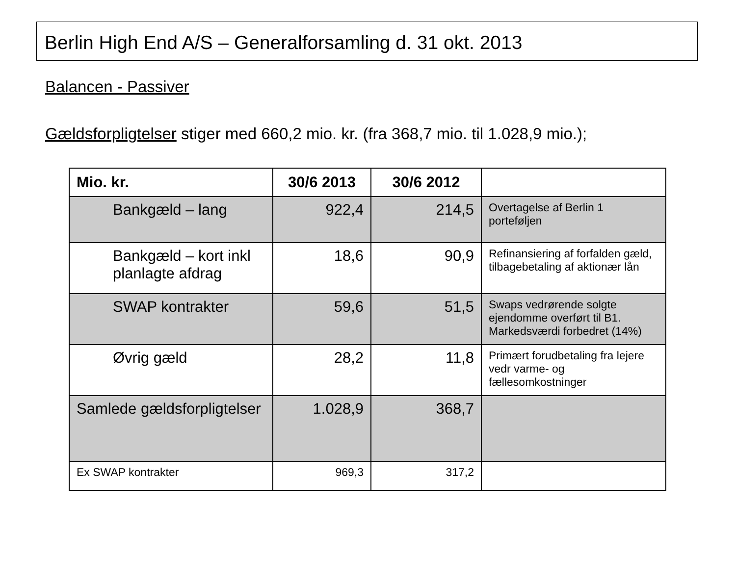Berlin High End A/S – Generalforsamling d. 31 okt. 2013
Balancen - Passiver
Gældsforpligtelser stiger med 660,2 mio. kr. (fra 368,7 mio. til 1.028,9 mio.);
| Mio. kr. | 30/6 2013 | 30/6 2012 | |
| --- | --- | --- | --- |
| Bankgæld – lang | 922,4 | 214,5 | Overtagelse af Berlin 1 porteføljen |
| Bankgæld – kort inkl planlagte afdrag | 18,6 | 90,9 | Refinansiering af forfalden gæld, tilbagebetaling af aktionær lån |
| SWAP kontrakter | 59,6 | 51,5 | Swaps vedrørende solgte ejendomme overført til B1. Markedsværdi forbedret (14%) |
| Øvrig gæld | 28,2 | 11,8 | Primært forudbetaling fra lejere vedr varme- og fællesomkostninger |
| Samlede gældsforpligtelser | 1.028,9 | 368,7 | |
| Ex SWAP kontrakter | 969,3 | 317,2 | |